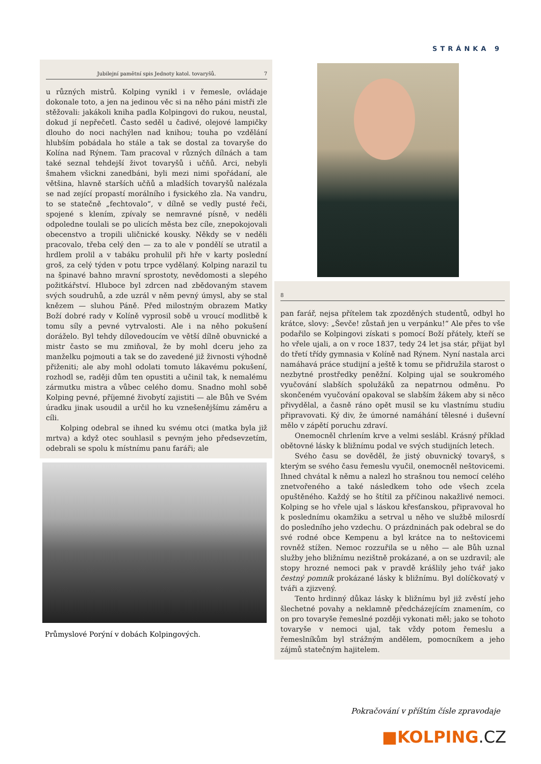STRÁNKA 9
Jubilejní pamětní spis Jednoty katol. tovaryšů. 7
u různých mistrů. Kolping vynikl i v řemesle, ovládaje dokonale toto, a jen na jedinou věc si na něho páni mistři zle stěžovali: jakákoli kniha padla Kolpingovi do rukou, neustal, dokud jí nepřečetl. Často seděl u čadivé, olejové lampičky dlouho do noci nachýlen nad knihou; touha po vzdělání hlubším pobádala ho stále a tak se dostal za tovaryše do Kolína nad Rýnem. Tam pracoval v různých dílnách a tam také seznal tehdejší život tovaryšů i učňů. Arci, nebyli šmahem všickni zanedbáni, byli mezi nimi spořádaní, ale většina, hlavně starších učňů a mladších tovaryšů nalézala se nad zející propastí morálního i fysického zla. Na vandru, to se statečně „fechtovalo“, v dílně se vedly pusté řeči, spojené s klením, zpívaly se nemravné písně, v neděli odpoledne toulali se po ulicích města bez cíle, znepokojovali obecenstvo a tropili uličnické kousky. Někdy se v neděli pracovalo, třeba celý den — za to ale v pondělí se utratil a hrdlem prolil a v tabáku prohulil při hře v karty poslední groš, za celý týden v potu trpce vydělaný. Kolping narazil tu na špinavé bahno mravní sprostoty, nevědomosti a slepého požitkářství. Hluboce byl zdrcen nad zbědovaným stavem svých soudruhů, a zde uzrál v něm pevný úmysl, aby se stal knězem — sluhou Páně. Před milostným obrazem Matky Boží dobré rady v Kolíně vyprosil sobě u vroucí modlitbě k tomu síly a pevné vytrvalosti. Ale i na něho pokušení doráželo. Byl tehdy dílovedoucím ve větší dílně obuvnické a mistr často se mu zmiňoval, že by mohl dceru jeho za manželku pojmouti a tak se do zavedené již živnosti výhodně přiženiti; ale aby mohl odolati tomuto lákavému pokušení, rozhodl se, raději dům ten opustiti a učinil tak, k nemalému zármutku mistra a vůbec celého domu. Snadno mohl sobě Kolping pevné, příjemné živobytí zajistiti — ale Bůh ve Svém úradku jinak usoudil a určil ho ku vznešenějšímu záměru a cíli.
Kolping odebral se ihned ku svému otci (matka byla již mrtva) a když otec souhlasil s pevným jeho předsevzetím, odebrali se spolu k místnímu panu faráři; ale
Průmyslové Porýní v dobách Kolpingových.
8
pan farář, nejsa přítelem tak zpozděných studentů, odbyl ho krátce, slovy: „Ševče! zůstaň jen u verpánku!“ Ale přes to vše podařilo se Kolpingovi získati s pomocí Boží přátely, kteří se ho vřele ujali, a on v roce 1837, tedy 24 let jsa stár, přijat byl do třetí třídy gymnasia v Kolíně nad Rýnem. Nyní nastala arci namáhavá práce studijní a ještě k tomu se přidružila starost o nezbytné prostředky peněžní. Kolping ujal se soukromého vyučování slabších spolužáků za nepatrnou odměnu. Po skončeném vyučování opakoval se slabším žákem aby si něco přivydělal, a časně ráno opět musil se ku vlastnímu studiu připravovati. Ký div, že úmorné namáhání tělesné i duševní mělo v zápětí poruchu zdraví.
Onemocněl chrlením krve a velmi seslábl. Krásný příklad obětovné lásky k bližnímu podal ve svých studijních letech.
Svého času se dověděl, že jistý obuvnický tovaryš, s kterým se svého času řemeslu vyučil, onemocněl neštovicemi. Ihned chvátal k němu a nalezl ho strašnou tou nemocí celého znetvořeného a také následkem toho ode všech zcela opuštěného. Každý se ho štítil za příčinou nakažlivé nemoci. Kolping se ho vřele ujal s láskou křesťanskou, připravoval ho k poslednímu okamžiku a setrval u něho ve službě milosrdí do posledního jeho vzdechu. O prázdninách pak odebral se do své rodné obce Kempenu a byl krátce na to neštovicemi rovněž stížen. Nemoc rozzuřila se u něho — ale Bůh uznal služby jeho bližnímu nezištně prokázané, a on se uzdravil; ale stopy hrozné nemoci pak v pravdě krášlily jeho tvář jako čestný pomník prokázané lásky k bližnímu. Byl dolíčkovatý v tváři a zjizvený.
Tento hrdinný důkaz lásky k bližnímu byl již zvěstí jeho šlechetné povahy a neklamně předcházejícím znamením, co on pro tovaryše řemeslné později vykonati měl; jako se tohoto tovaryše v nemoci ujal, tak vždy potom řemeslu a řemeslníkům byl strážným andělem, pomocníkem a jeho zájmů statečným hajitelem.
Pokračování v příštím čísle zpravodaje
■KOLPING.CZ